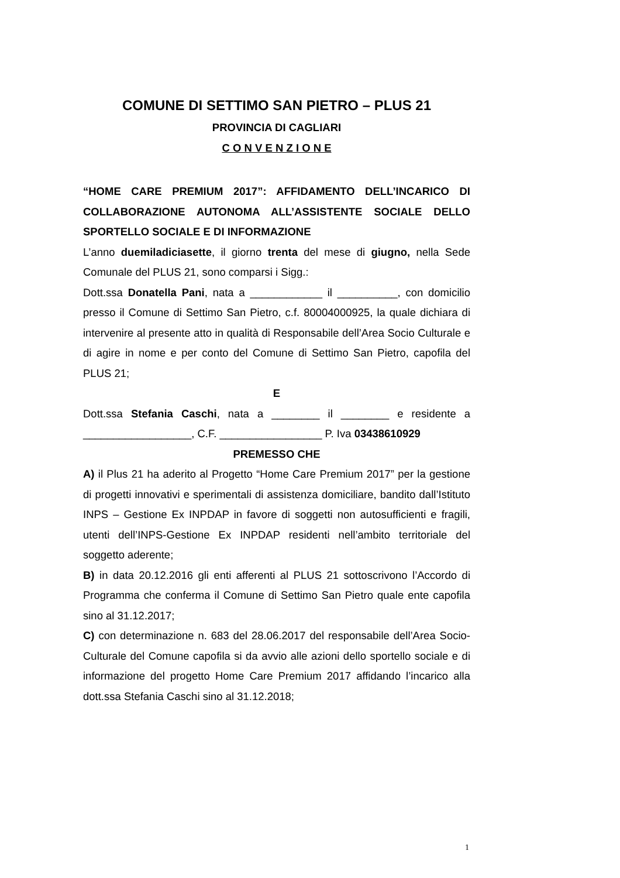COMUNE DI SETTIMO SAN PIETRO – PLUS 21
PROVINCIA DI CAGLIARI
C O N V E N Z I O N E
“HOME CARE PREMIUM 2017”: AFFIDAMENTO DELL’INCARICO DI COLLABORAZIONE AUTONOMA ALL’ASSISTENTE SOCIALE DELLO SPORTELLO SOCIALE E DI INFORMAZIONE
L’anno duemiladiciasette, il giorno trenta del mese di giugno, nella Sede Comunale del PLUS 21, sono comparsi i Sigg.:
Dott.ssa Donatella Pani, nata a ____________ il __________, con domicilio presso il Comune di Settimo San Pietro, c.f. 80004000925, la quale dichiara di intervenire al presente atto in qualità di Responsabile dell’Area Socio Culturale e di agire in nome e per conto del Comune di Settimo San Pietro, capofila del PLUS 21;
E
Dott.ssa Stefania Caschi, nata a ________ il ________ e residente a __________________, C.F. _________________ P. Iva 03438610929
PREMESSO CHE
A) il Plus 21 ha aderito al Progetto “Home Care Premium 2017” per la gestione di progetti innovativi e sperimentali di assistenza domiciliare, bandito dall’Istituto INPS – Gestione Ex INPDAP in favore di soggetti non autosufficienti e fragili, utenti dell’INPS-Gestione Ex INPDAP residenti nell’ambito territoriale del soggetto aderente;
B) in data 20.12.2016 gli enti afferenti al PLUS 21 sottoscrivono l’Accordo di Programma che conferma il Comune di Settimo San Pietro quale ente capofila sino al 31.12.2017;
C) con determinazione n. 683 del 28.06.2017 del responsabile dell’Area Socio-Culturale del Comune capofila si da avvio alle azioni dello sportello sociale e di informazione del progetto Home Care Premium 2017 affidando l’incarico alla dott.ssa Stefania Caschi sino al 31.12.2018;
1